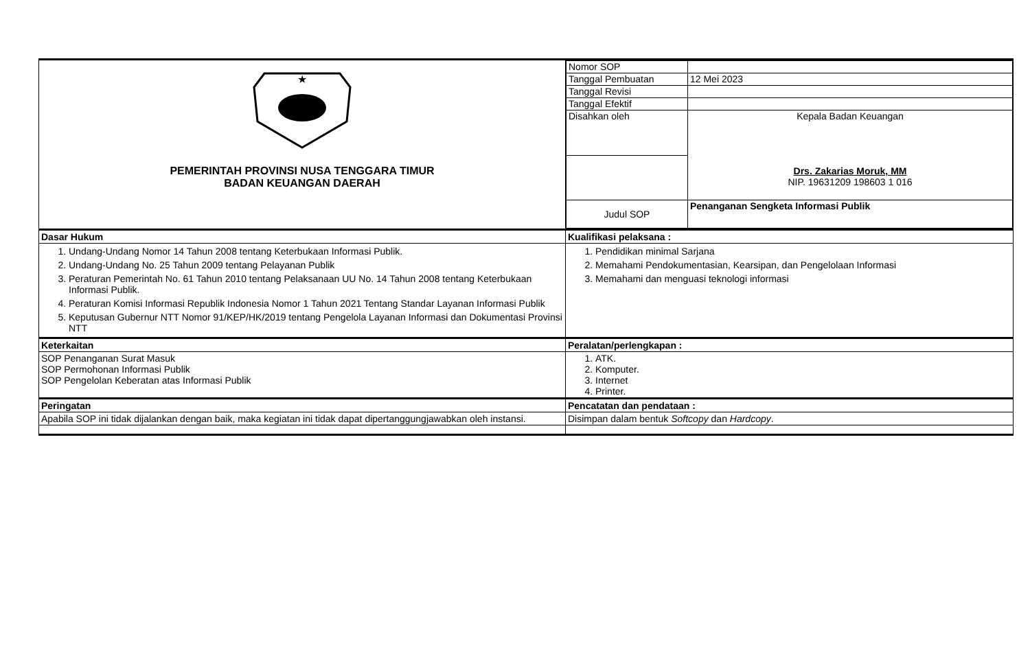| ★ PEMERINTAH PROVINSI NUSA TENGGARA TIMUR BADAN KEUANGAN DAERAH | / Nomor SOP / / / Tanggal Pembuatan / 12 Mei 2023 / / Tanggal Revisi / / / Tanggal Efektif / / / Disahkan oleh / Kepala Badan Keuangan Drs. Zakarias Moruk, MM NIP. 19631209 198603 1 016 / / Judul SOP / Penanganan Sengketa Informasi Publik / |
| Dasar Hukum | Kualifikasi pelaksana : |
| 1. Undang-Undang Nomor 14 Tahun 2008 tentang Keterbukaan Informasi Publik. 2. Undang-Undang No. 25 Tahun 2009 tentang Pelayanan Publik 3. Peraturan Pemerintah No. 61 Tahun 2010 tentang Pelaksanaan UU No. 14 Tahun 2008 tentang Keterbukaan Informasi Publik. 4. Peraturan Komisi Informasi Republik Indonesia Nomor 1 Tahun 2021 Tentang Standar Layanan Informasi Publik 5. Keputusan Gubernur NTT Nomor 91/KEP/HK/2019 tentang Pengelola Layanan Informasi dan Dokumentasi Provinsi NTT | 1. Pendidikan minimal Sarjana 2. Memahami Pendokumentasian, Kearsipan, dan Pengelolaan Informasi 3. Memahami dan menguasi teknologi informasi |
| Keterkaitan | Peralatan/perlengkapan : |
| SOP Penanganan Surat Masuk SOP Permohonan Informasi Publik SOP Pengelolan Keberatan atas Informasi Publik | 1. ATK. 2. Komputer. 3. Internet 4. Printer. |
| Peringatan | Pencatatan dan pendataan : |
| Apabila SOP ini tidak dijalankan dengan baik, maka kegiatan ini tidak dapat dipertanggungjawabkan oleh instansi. | Disimpan dalam bentuk Softcopy dan Hardcopy . |